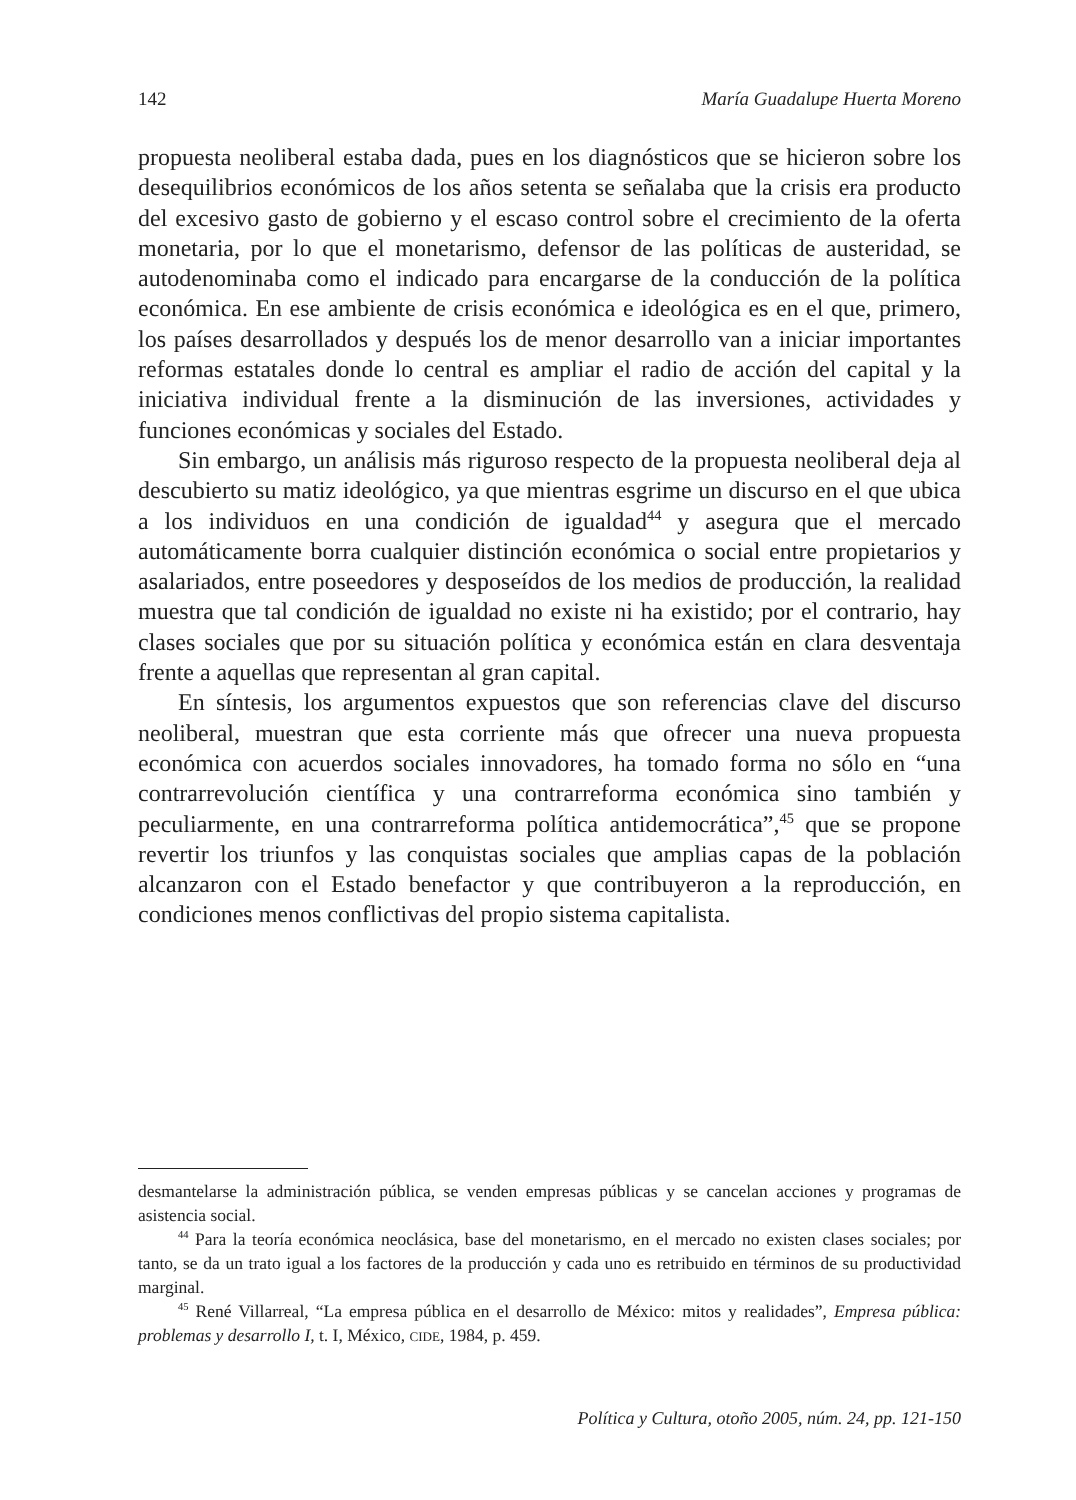142 María Guadalupe Huerta Moreno
propuesta neoliberal estaba dada, pues en los diagnósticos que se hicieron sobre los desequilibrios económicos de los años setenta se señalaba que la crisis era producto del excesivo gasto de gobierno y el escaso control sobre el crecimiento de la oferta monetaria, por lo que el monetarismo, defensor de las políticas de austeridad, se autodenominaba como el indicado para encargarse de la conducción de la política económica. En ese ambiente de crisis económica e ideológica es en el que, primero, los países desarrollados y después los de menor desarrollo van a iniciar importantes reformas estatales donde lo central es ampliar el radio de acción del capital y la iniciativa individual frente a la disminución de las inversiones, actividades y funciones económicas y sociales del Estado.
Sin embargo, un análisis más riguroso respecto de la propuesta neoliberal deja al descubierto su matiz ideológico, ya que mientras esgrime un discurso en el que ubica a los individuos en una condición de igualdad<sup>44</sup> y asegura que el mercado automáticamente borra cualquier distinción económica o social entre propietarios y asalariados, entre poseedores y desposeídos de los medios de producción, la realidad muestra que tal condición de igualdad no existe ni ha existido; por el contrario, hay clases sociales que por su situación política y económica están en clara desventaja frente a aquellas que representan al gran capital.
En síntesis, los argumentos expuestos que son referencias clave del discurso neoliberal, muestran que esta corriente más que ofrecer una nueva propuesta económica con acuerdos sociales innovadores, ha tomado forma no sólo en “una contrarrevolución científica y una contrarreforma económica sino también y peculiarmente, en una contrarreforma política antidemocrática”,<sup>45</sup> que se propone revertir los triunfos y las conquistas sociales que amplias capas de la población alcanzaron con el Estado benefactor y que contribuyeron a la reproducción, en condiciones menos conflictivas del propio sistema capitalista.
desmantelarse la administración pública, se venden empresas públicas y se cancelan acciones y programas de asistencia social.
<sup>44</sup> Para la teoría económica neoclásica, base del monetarismo, en el mercado no existen clases sociales; por tanto, se da un trato igual a los factores de la producción y cada uno es retribuido en términos de su productividad marginal.
<sup>45</sup> René Villarreal, “La empresa pública en el desarrollo de México: mitos y realidades”, Empresa pública: problemas y desarrollo I, t. I, México, CIDE, 1984, p. 459.
Política y Cultura, otoño 2005, núm. 24, pp. 121-150